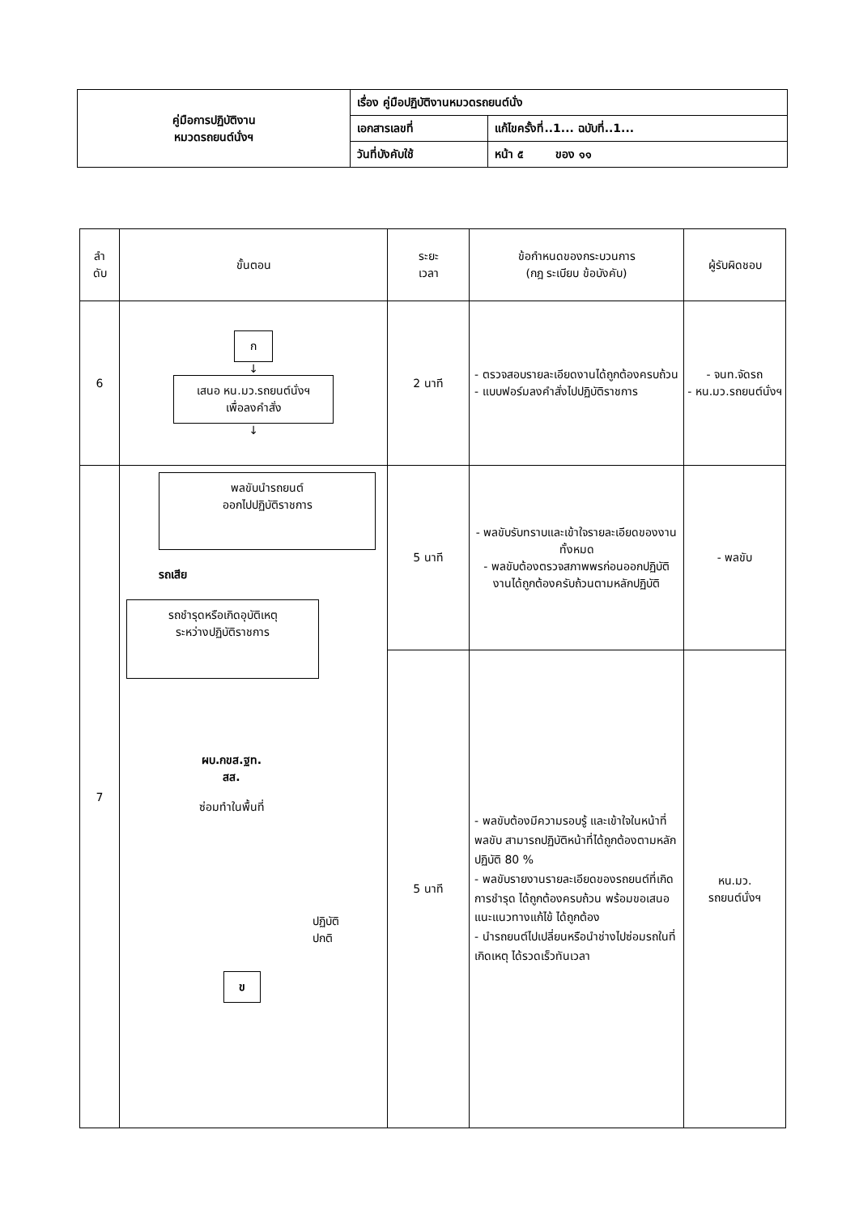| คู่มือการปฏิบัติงาน หมวดรถยนต์นั่งฯ | เรื่อง คู่มือปฏิบัติงานหมวดรถยนต์นั่ง | |
| | เอกสารเลขที่ | แก้ไขครั้งที่..1... ฉบับที่..1... |
| | วันที่บังคับใช้ | หน้า ๕ ของ ๑๑ |
| ลำ ดับ | ขั้นตอน | ระยะ เวลา | ข้อกำหนดของกระบวนการ (กฎ ระเบียบ ข้อบังคับ) | ผู้รับผิดชอบ |
| --- | --- | --- | --- | --- |
| 6 | ก ↓ เสนอ หน.มว.รถยนต์นั่งฯ เพื่อลงคำสั่ง ↓ | 2 นาที | - ตรวจสอบรายละเอียดงานได้ถูกต้องครบถ้วน - แบบฟอร์มลงคำสั่งไปปฏิบัติราชการ | - จนท.จัดรถ - หน.มว.รถยนต์นั่งฯ |
| 7 | พลขับนำรถยนต์ ออกไปปฏิบัติราชการ รถเสีย รถชำรุดหรือเกิดอุบัติเหตุ ระหว่างปฏิบัติราชการ ผบ.กขส.ฐท. สส. ซ่อมทำในพื้นที่ ปฏิบัติ ปกติ ข | 5 นาที | - พลขับรับทราบและเข้าใจรายละเอียดของงานทั้งหมด - พลขับต้องตรวจสภาพพรก่อนออกปฏิบัติงานได้ถูกต้องครับถ้วนตามหลักปฏิบัติ | - พลขับ |
| | | 5 นาที | - พลขับต้องมีความรอบรู้ และเข้าใจในหน้าที่พลขับ สามารถปฏิบัติหน้าที่ได้ถูกต้องตามหลักปฏิบัติ 80 % - พลขับรายงานรายละเอียดของรถยนต์ที่เกิดการชำรุด ได้ถูกต้องครบถ้วน พร้อมขอเสนอแนะแนวทางแก้ไข้ ได้ถูกต้อง - นำรถยนต์ไปเปลี่ยนหรือนำช่างไปซ่อมรถในที่เกิดเหตุ ได้รวดเร็วทันเวลา | หน.มว. รถยนต์นั่งฯ |